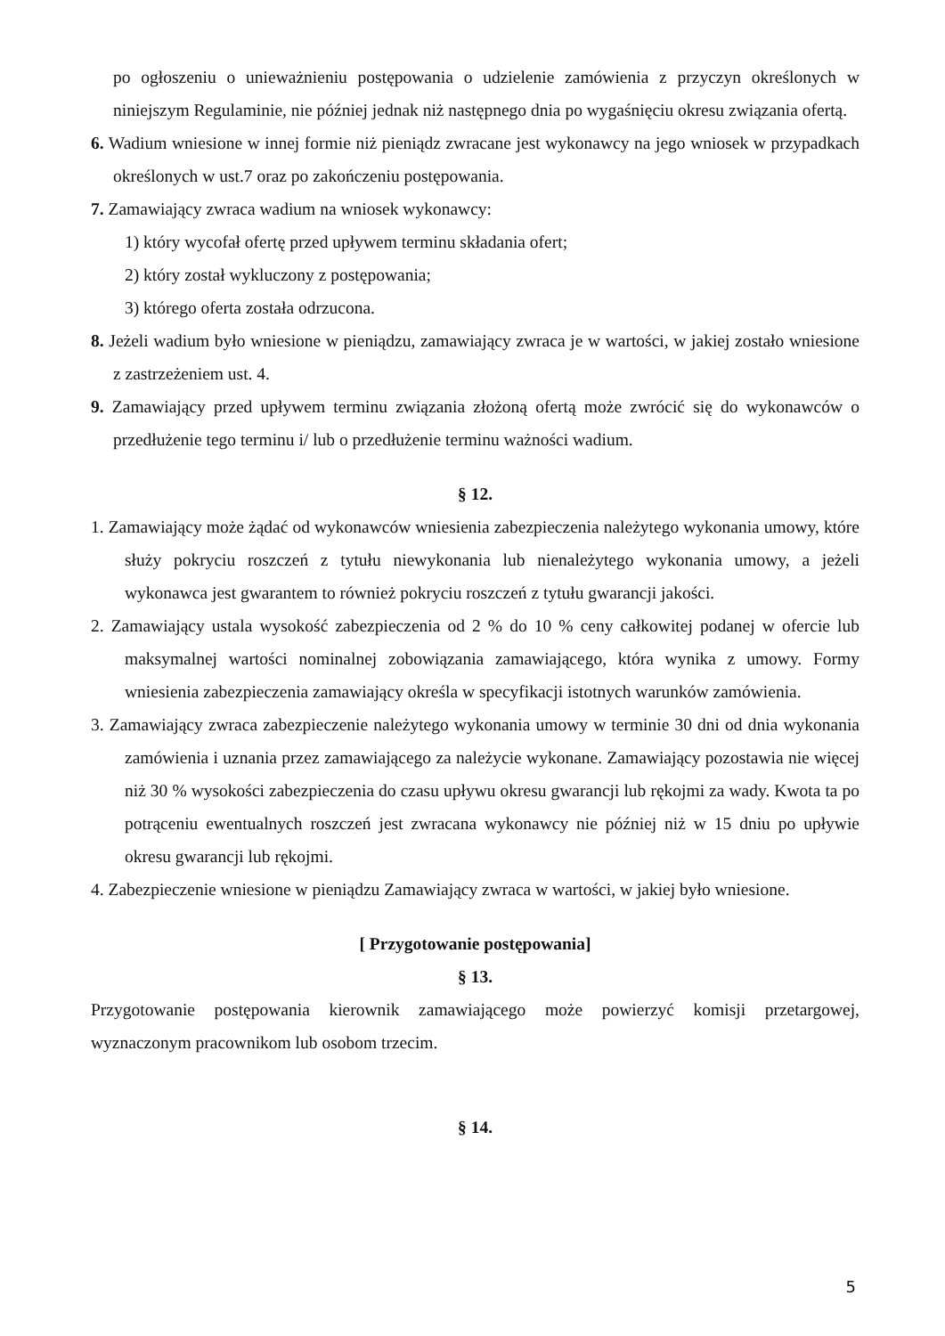po ogłoszeniu o unieważnieniu postępowania o udzielenie zamówienia z przyczyn określonych w niniejszym Regulaminie, nie później jednak niż następnego dnia po wygaśnięciu okresu związania ofertą.
6. Wadium wniesione w innej formie niż pieniądz zwracane jest wykonawcy na jego wniosek w przypadkach określonych w ust.7 oraz po zakończeniu postępowania.
7. Zamawiający zwraca wadium na wniosek wykonawcy:
1) który wycofał ofertę przed upływem terminu składania ofert;
2) który został wykluczony z postępowania;
3) którego oferta została odrzucona.
8. Jeżeli wadium było wniesione w pieniądzu, zamawiający zwraca je w wartości, w jakiej zostało wniesione z zastrzeżeniem ust. 4.
9. Zamawiający przed upływem terminu związania złożoną ofertą może zwrócić się do wykonawców o przedłużenie tego terminu i/ lub o przedłużenie terminu ważności wadium.
§ 12.
1. Zamawiający może żądać od wykonawców wniesienia zabezpieczenia należytego wykonania umowy, które służy pokryciu roszczeń z tytułu niewykonania lub nienależytego wykonania umowy, a jeżeli wykonawca jest gwarantem to również pokryciu roszczeń z tytułu gwarancji jakości.
2. Zamawiający ustala wysokość zabezpieczenia od 2 % do 10 % ceny całkowitej podanej w ofercie lub maksymalnej wartości nominalnej zobowiązania zamawiającego, która wynika z umowy. Formy wniesienia zabezpieczenia zamawiający określa w specyfikacji istotnych warunków zamówienia.
3. Zamawiający zwraca zabezpieczenie należytego wykonania umowy w terminie 30 dni od dnia wykonania zamówienia i uznania przez zamawiającego za należycie wykonane. Zamawiający pozostawia nie więcej niż 30 % wysokości zabezpieczenia do czasu upływu okresu gwarancji lub rękojmi za wady. Kwota ta po potrąceniu ewentualnych roszczeń jest zwracana wykonawcy nie później niż w 15 dniu po upływie okresu gwarancji lub rękojmi.
4. Zabezpieczenie wniesione w pieniądzu Zamawiający zwraca w wartości, w jakiej było wniesione.
[ Przygotowanie postępowania]
§ 13.
Przygotowanie postępowania kierownik zamawiającego może powierzyć komisji przetargowej, wyznaczonym pracownikom lub osobom trzecim.
§ 14.
5